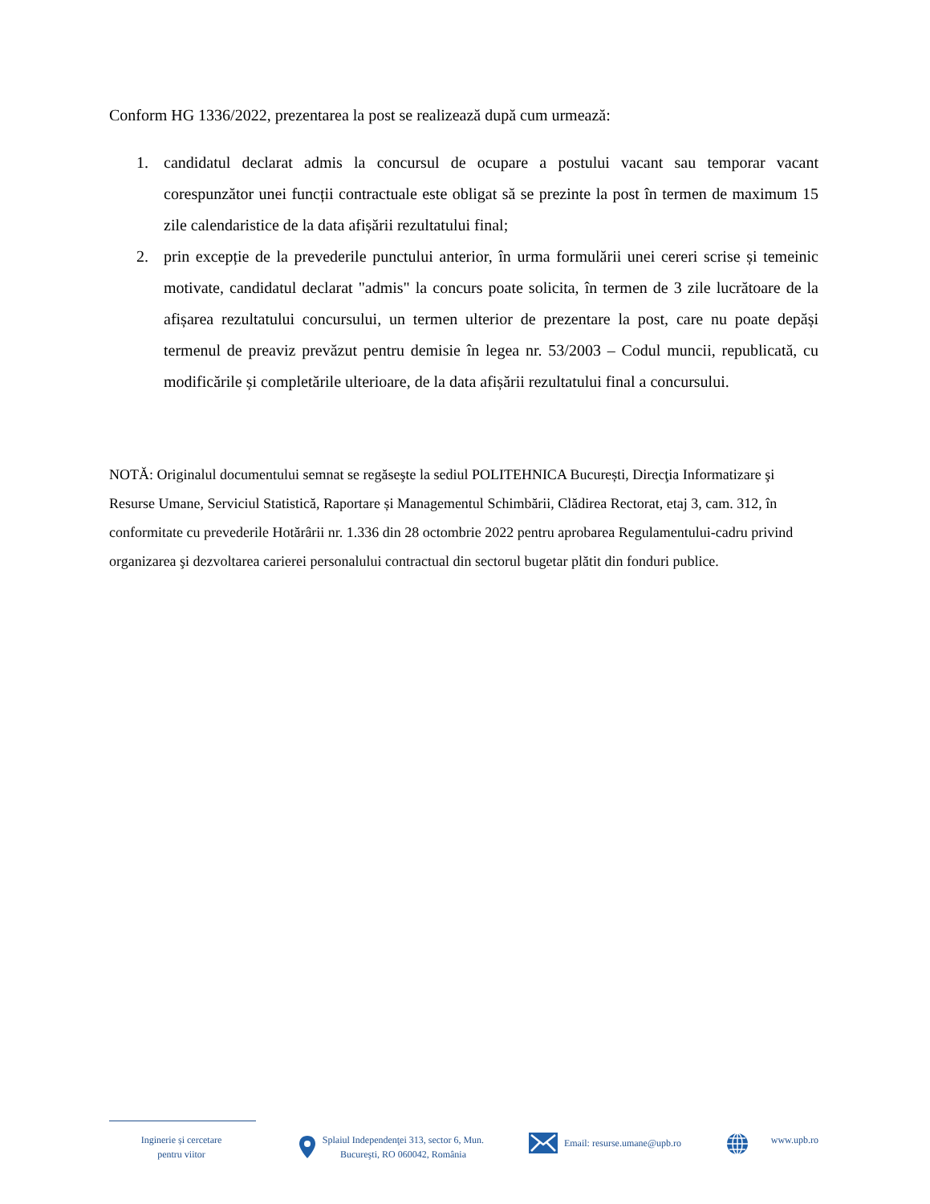Conform HG 1336/2022, prezentarea la post se realizează după cum urmează:
1. candidatul declarat admis la concursul de ocupare a postului vacant sau temporar vacant corespunzător unei funcții contractuale este obligat să se prezinte la post în termen de maximum 15 zile calendaristice de la data afișării rezultatului final;
2. prin excepție de la prevederile punctului anterior, în urma formulării unei cereri scrise și temeinic motivate, candidatul declarat "admis" la concurs poate solicita, în termen de 3 zile lucrătoare de la afișarea rezultatului concursului, un termen ulterior de prezentare la post, care nu poate depăși termenul de preaviz prevăzut pentru demisie în legea nr. 53/2003 – Codul muncii, republicată, cu modificările și completările ulterioare, de la data afișării rezultatului final a concursului.
NOTĂ: Originalul documentului semnat se regăseşte la sediul POLITEHNICA București, Direcţia Informatizare şi Resurse Umane, Serviciul Statistică, Raportare și Managementul Schimbării, Clădirea Rectorat, etaj 3, cam. 312, în conformitate cu prevederile Hotărârii nr. 1.336 din 28 octombrie 2022 pentru aprobarea Regulamentului-cadru privind organizarea şi dezvoltarea carierei personalului contractual din sectorul bugetar plătit din fonduri publice.
Inginerie și cercetare
pentru viitor
Splaiul Independenţei 313, sector 6, Mun.
Bucureşti, RO 060042, România
Email: resurse.umane@upb.ro www.upb.ro